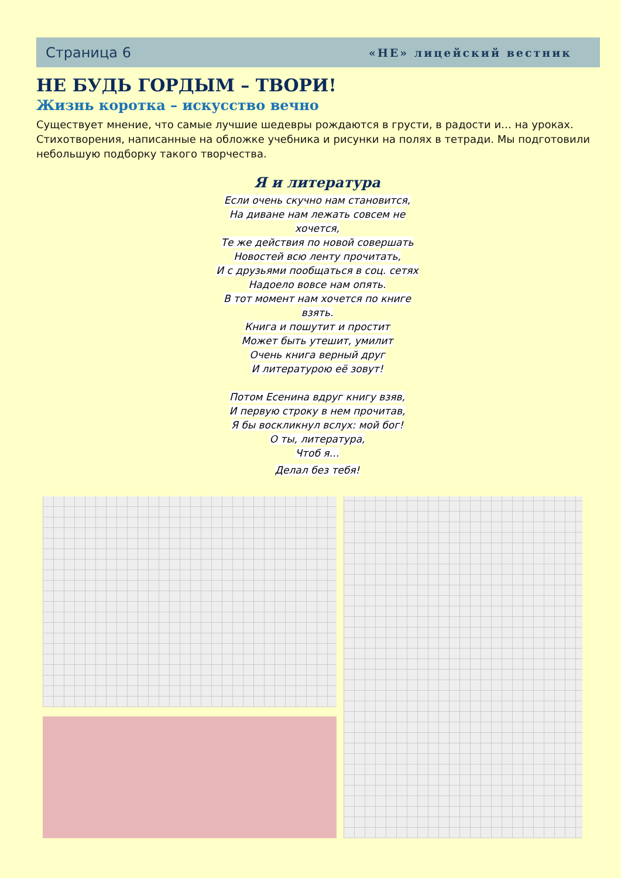Страница 6 «НЕ» лицейский вестник
НЕ БУДЬ ГОРДЫМ – ТВОРИ!
Жизнь коротка – искусство вечно
Существует мнение, что самые лучшие шедевры рождаются в грусти, в радости и… на уроках. Стихотворения, написанные на обложке учебника и рисунки на полях в тетради. Мы подготовили небольшую подборку такого творчества.
Я и литература
Если очень скучно нам становится,
На диване нам лежать совсем не
хочется,
Те же действия по новой совершать
Новостей всю ленту прочитать,
И с друзьями пообщаться в соц. сетях
Надоело вовсе нам опять.
В тот момент нам хочется по книге
взять.
Книга и пошутит и простит
Может быть утешит, умилит
Очень книга верный друг
И литературою её зовут!
Потом Есенина вдруг книгу взяв,
И первую строку в нем прочитав,
Я бы воскликнул вслух: мой бог!
О ты, литература,
Чтоб я…
Делал без тебя!